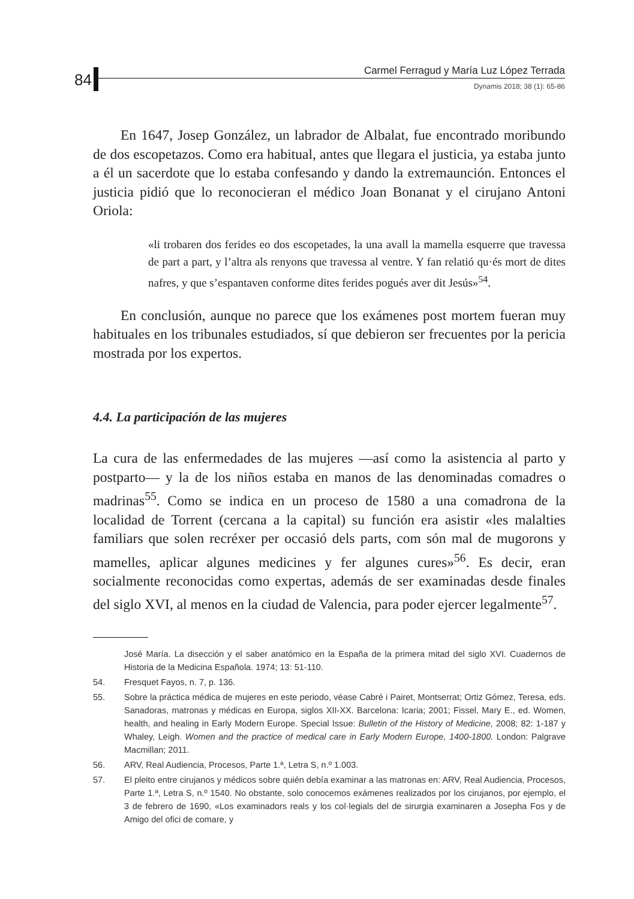84
Carmel Ferragud y María Luz López Terrada
Dynamis 2018; 38 (1): 65-86
En 1647, Josep González, un labrador de Albalat, fue encontrado moribundo de dos escopetazos. Como era habitual, antes que llegara el justicia, ya estaba junto a él un sacerdote que lo estaba confesando y dando la extremaunción. Entonces el justicia pidió que lo reconocieran el médico Joan Bonanat y el cirujano Antoni Oriola:
«li trobaren dos ferides eo dos escopetades, la una avall la mamella esquerre que travessa de part a part, y l’altra als renyons que travessa al ventre. Y fan relatió qu·és mort de dites nafres, y que s’espantaven conforme dites ferides pogués aver dit Jesús»<sup>54</sup>.
En conclusión, aunque no parece que los exámenes post mortem fueran muy habituales en los tribunales estudiados, sí que debieron ser frecuentes por la pericia mostrada por los expertos.
4.4. La participación de las mujeres
La cura de las enfermedades de las mujeres —así como la asistencia al parto y postparto— y la de los niños estaba en manos de las denominadas comadres o madrinas<sup>55</sup>. Como se indica en un proceso de 1580 a una comadrona de la localidad de Torrent (cercana a la capital) su función era asistir «les malalties familiars que solen recréxer per occasió dels parts, com són mal de mugorons y mamelles, aplicar algunes medicines y fer algunes cures»<sup>56</sup>. Es decir, eran socialmente reconocidas como expertas, además de ser examinadas desde finales del siglo XVI, al menos en la ciudad de Valencia, para poder ejercer legalmente<sup>57</sup>.
José María. La disección y el saber anatómico en la España de la primera mitad del siglo XVI. Cuadernos de Historia de la Medicina Española. 1974; 13: 51-110.
54. Fresquet Fayos, n. 7, p. 136.
55. Sobre la práctica médica de mujeres en este periodo, véase Cabré i Pairet, Montserrat; Ortiz Gómez, Teresa, eds. Sanadoras, matronas y médicas en Europa, siglos XII-XX. Barcelona: Icaria; 2001; Fissel, Mary E., ed. Women, health, and healing in Early Modern Europe. Special Issue: Bulletin of the History of Medicine, 2008; 82: 1-187 y Whaley, Leigh. Women and the practice of medical care in Early Modern Europe, 1400-1800. London: Palgrave Macmillan; 2011.
56. ARV, Real Audiencia, Procesos, Parte 1.ª, Letra S, n.º 1.003.
57. El pleito entre cirujanos y médicos sobre quién debía examinar a las matronas en: ARV, Real Audiencia, Procesos, Parte 1.ª, Letra S, n.º 1540. No obstante, solo conocemos exámenes realizados por los cirujanos, por ejemplo, el 3 de febrero de 1690, «Los examinadors reals y los col·legials del de sirurgia examinaren a Josepha Fos y de Amigo del ofici de comare, y